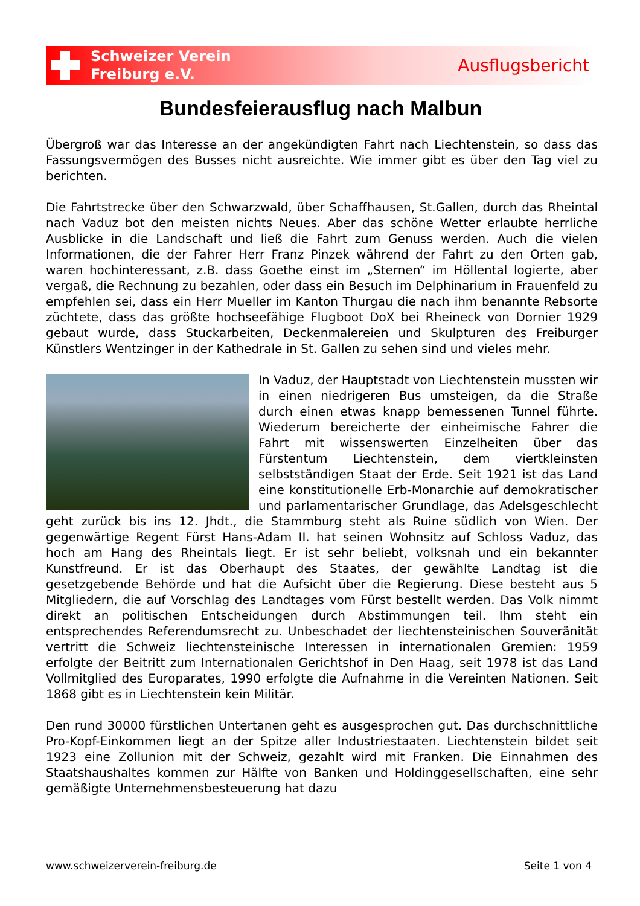Schweizer Verein
Freiburg e.V.
Ausflugsbericht
Bundesfeierausflug nach Malbun
Übergroß war das Interesse an der angekündigten Fahrt nach Liechtenstein, so dass das Fassungsvermögen des Busses nicht ausreichte. Wie immer gibt es über den Tag viel zu berichten.
Die Fahrtstrecke über den Schwarzwald, über Schaffhausen, St.Gallen, durch das Rheintal nach Vaduz bot den meisten nichts Neues. Aber das schöne Wetter erlaubte herrliche Ausblicke in die Landschaft und ließ die Fahrt zum Genuss werden. Auch die vielen Informationen, die der Fahrer Herr Franz Pinzek während der Fahrt zu den Orten gab, waren hochinteressant, z.B. dass Goethe einst im „Sternen“ im Höllental logierte, aber vergaß, die Rechnung zu bezahlen, oder dass ein Besuch im Delphinarium in Frauenfeld zu empfehlen sei, dass ein Herr Mueller im Kanton Thurgau die nach ihm benannte Rebsorte züchtete, dass das größte hochseefähige Flugboot DoX bei Rheineck von Dornier 1929 gebaut wurde, dass Stuckarbeiten, Deckenmalereien und Skulpturen des Freiburger Künstlers Wentzinger in der Kathedrale in St. Gallen zu sehen sind und vieles mehr.
In Vaduz, der Hauptstadt von Liechtenstein mussten wir in einen niedrigeren Bus umsteigen, da die Straße durch einen etwas knapp bemessenen Tunnel führte. Wiederum bereicherte der einheimische Fahrer die Fahrt mit wissenswerten Einzelheiten über das Fürstentum Liechtenstein, dem viertkleinsten selbstständigen Staat der Erde. Seit 1921 ist das Land eine konstitutionelle Erb-Monarchie auf demokratischer und parlamentarischer Grundlage, das Adelsgeschlecht geht zurück bis ins 12. Jhdt., die Stammburg steht als Ruine südlich von Wien. Der gegenwärtige Regent Fürst Hans-Adam II. hat seinen Wohnsitz auf Schloss Vaduz, das hoch am Hang des Rheintals liegt. Er ist sehr beliebt, volksnah und ein bekannter Kunstfreund. Er ist das Oberhaupt des Staates, der gewählte Landtag ist die gesetzgebende Behörde und hat die Aufsicht über die Regierung. Diese besteht aus 5 Mitgliedern, die auf Vorschlag des Landtages vom Fürst bestellt werden. Das Volk nimmt direkt an politischen Entscheidungen durch Abstimmungen teil. Ihm steht ein entsprechendes Referendumsrecht zu. Unbeschadet der liechtensteinischen Souveränität vertritt die Schweiz liechtensteinische Interessen in internationalen Gremien: 1959 erfolgte der Beitritt zum Internationalen Gerichtshof in Den Haag, seit 1978 ist das Land Vollmitglied des Europarates, 1990 erfolgte die Aufnahme in die Vereinten Nationen. Seit 1868 gibt es in Liechtenstein kein Militär.
Den rund 30000 fürstlichen Untertanen geht es ausgesprochen gut. Das durchschnittliche Pro-Kopf-Einkommen liegt an der Spitze aller Industriestaaten. Liechtenstein bildet seit 1923 eine Zollunion mit der Schweiz, gezahlt wird mit Franken. Die Einnahmen des Staatshaushaltes kommen zur Hälfte von Banken und Holdinggesellschaften, eine sehr gemäßigte Unternehmensbesteuerung hat dazu
www.schweizerverein-freiburg.de Seite 1 von 4